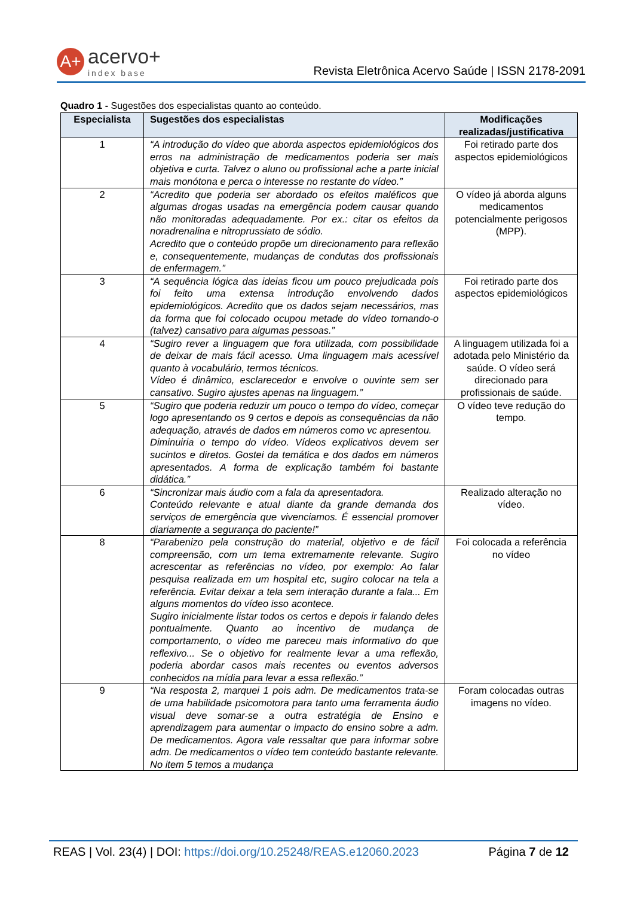A+ acervo+
index base
Revista Eletrônica Acervo Saúde | ISSN 2178-2091
Quadro 1 - Sugestões dos especialistas quanto ao conteúdo.
| Especialista | Sugestões dos especialistas | Modificações realizadas/justificativa |
| --- | --- | --- |
| 1 | “A introdução do vídeo que aborda aspectos epidemiológicos dos erros na administração de medicamentos poderia ser mais objetiva e curta. Talvez o aluno ou profissional ache a parte inicial mais monótona e perca o interesse no restante do vídeo.” | Foi retirado parte dos aspectos epidemiológicos |
| 2 | “Acredito que poderia ser abordado os efeitos maléficos que algumas drogas usadas na emergência podem causar quando não monitoradas adequadamente. Por ex.: citar os efeitos da noradrenalina e nitroprussiato de sódio. Acredito que o conteúdo propõe um direcionamento para reflexão e, consequentemente, mudanças de condutas dos profissionais de enfermagem.” | O vídeo já aborda alguns medicamentos potencialmente perigosos (MPP). |
| 3 | “A sequência lógica das ideias ficou um pouco prejudicada pois foi feito uma extensa introdução envolvendo dados epidemiológicos. Acredito que os dados sejam necessários, mas da forma que foi colocado ocupou metade do vídeo tornando-o (talvez) cansativo para algumas pessoas.” | Foi retirado parte dos aspectos epidemiológicos |
| 4 | “Sugiro rever a linguagem que fora utilizada, com possibilidade de deixar de mais fácil acesso. Uma linguagem mais acessível quanto à vocabulário, termos técnicos. Vídeo é dinâmico, esclarecedor e envolve o ouvinte sem ser cansativo. Sugiro ajustes apenas na linguagem.” | A linguagem utilizada foi a adotada pelo Ministério da saúde. O vídeo será direcionado para profissionais de saúde. |
| 5 | “Sugiro que poderia reduzir um pouco o tempo do vídeo, começar logo apresentando os 9 certos e depois as consequências da não adequação, através de dados em números como vc apresentou. Diminuiria o tempo do vídeo. Vídeos explicativos devem ser sucintos e diretos. Gostei da temática e dos dados em números apresentados. A forma de explicação também foi bastante didática.” | O vídeo teve redução do tempo. |
| 6 | “Sincronizar mais áudio com a fala da apresentadora. Conteúdo relevante e atual diante da grande demanda dos serviços de emergência que vivenciamos. É essencial promover diariamente a segurança do paciente!” | Realizado alteração no vídeo. |
| 8 | “Parabenizo pela construção do material, objetivo e de fácil compreensão, com um tema extremamente relevante. Sugiro acrescentar as referências no vídeo, por exemplo: Ao falar pesquisa realizada em um hospital etc, sugiro colocar na tela a referência. Evitar deixar a tela sem interação durante a fala... Em alguns momentos do vídeo isso acontece. Sugiro inicialmente listar todos os certos e depois ir falando deles pontualmente. Quanto ao incentivo de mudança de comportamento, o vídeo me pareceu mais informativo do que reflexivo... Se o objetivo for realmente levar a uma reflexão, poderia abordar casos mais recentes ou eventos adversos conhecidos na mídia para levar a essa reflexão.” | Foi colocada a referência no vídeo |
| 9 | “Na resposta 2, marquei 1 pois adm. De medicamentos trata-se de uma habilidade psicomotora para tanto uma ferramenta áudio visual deve somar-se a outra estratégia de Ensino e aprendizagem para aumentar o impacto do ensino sobre a adm. De medicamentos. Agora vale ressaltar que para informar sobre adm. De medicamentos o vídeo tem conteúdo bastante relevante. No item 5 temos a mudança | Foram colocadas outras imagens no vídeo. |
REAS | Vol. 23(4) | DOI: https://doi.org/10.25248/REAS.e12060.2023 Página 7 de 12